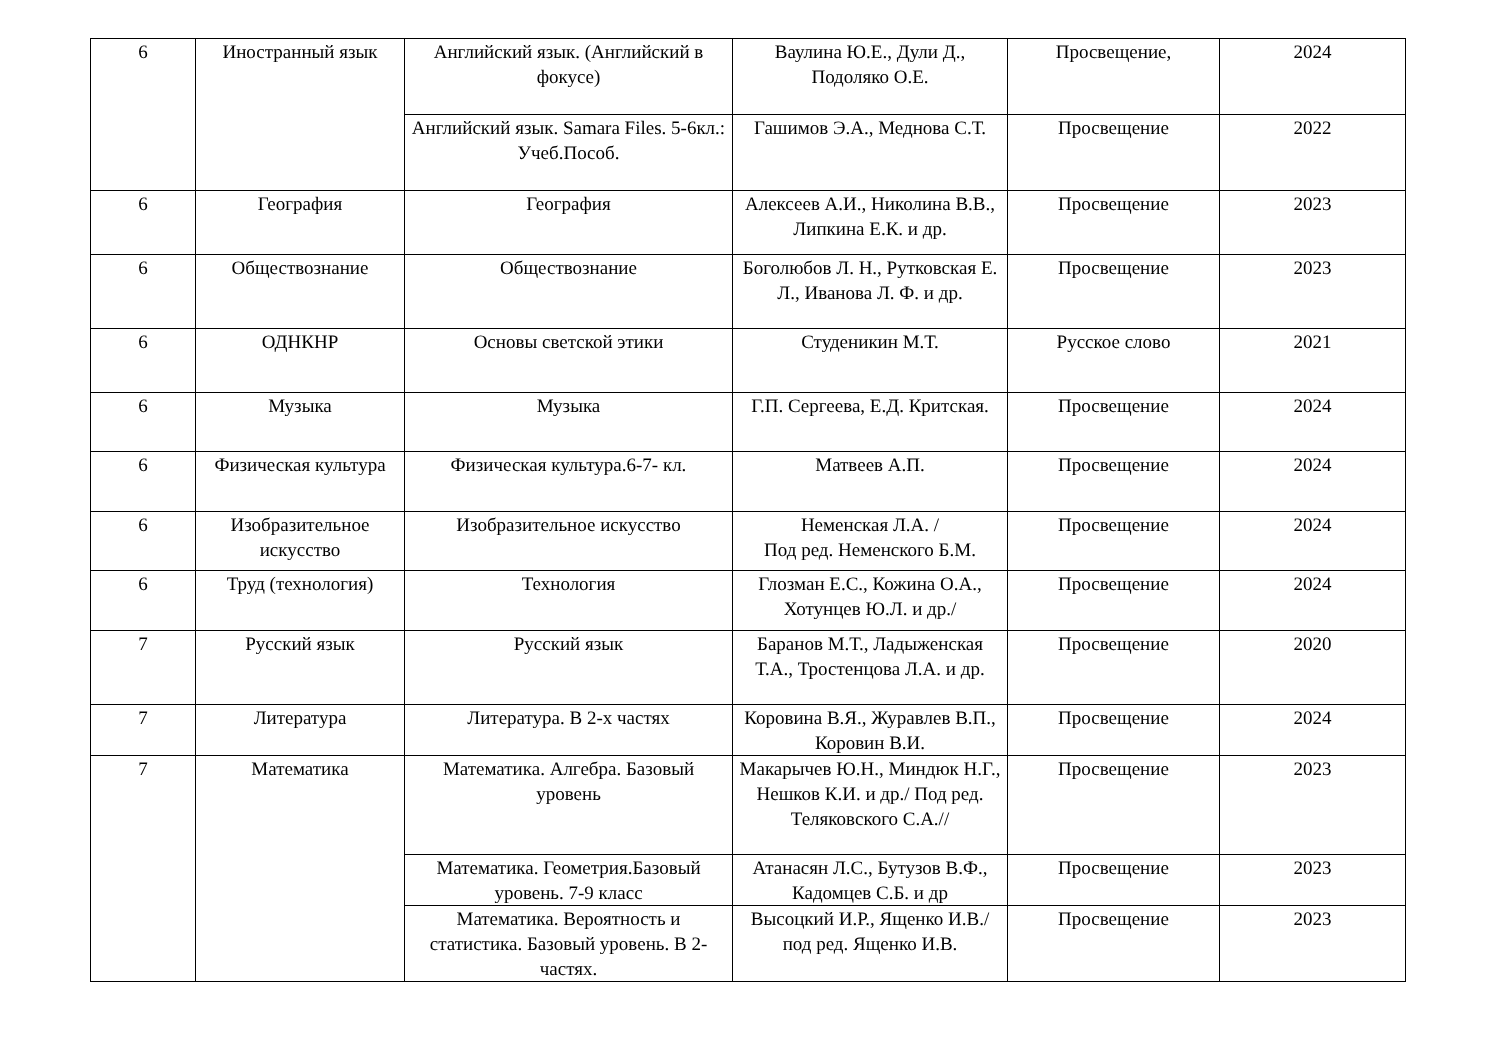| 6 | Иностранный язык | Английский язык. (Английский в фокусе) | Ваулина Ю.Е., Дули Д., Подоляко О.Е. | Просвещение, | 2024 |
| | | Английский язык. Samara Files. 5-6кл.: Учеб.Пособ. | Гашимов Э.А., Меднова С.Т. | Просвещение | 2022 |
| 6 | География | География | Алексеев А.И., Николина В.В., Липкина Е.К. и др. | Просвещение | 2023 |
| 6 | Обществознание | Обществознание | Боголюбов Л. Н., Рутковская Е. Л., Иванова Л. Ф. и др. | Просвещение | 2023 |
| 6 | ОДНКНР | Основы светской этики | Студеникин М.Т. | Русское слово | 2021 |
| 6 | Музыка | Музыка | Г.П. Сергеева, Е.Д. Критская. | Просвещение | 2024 |
| 6 | Физическая культура | Физическая культура.6-7- кл. | Матвеев А.П. | Просвещение | 2024 |
| 6 | Изобразительное искусство | Изобразительное искусство | Неменская Л.А. / Под ред. Неменского Б.М. | Просвещение | 2024 |
| 6 | Труд (технология) | Технология | Глозман Е.С., Кожина О.А., Хотунцев Ю.Л. и др./ | Просвещение | 2024 |
| 7 | Русский язык | Русский язык | Баранов М.Т., Ладыженская Т.А., Тростенцова Л.А. и др. | Просвещение | 2020 |
| 7 | Литература | Литература. В 2-х частях | Коровина В.Я., Журавлев В.П., Коровин В.И. | Просвещение | 2024 |
| 7 | Математика | Математика. Алгебра. Базовый уровень | Макарычев Ю.Н., Миндюк Н.Г., Нешков К.И. и др./ Под ред. Теляковского С.А.// | Просвещение | 2023 |
| | | Математика. Геометрия.Базовый уровень. 7-9 класс | Атанасян Л.С., Бутузов В.Ф., Кадомцев С.Б. и др | Просвещение | 2023 |
| | | Математика. Вероятность и статистика. Базовый уровень. В 2- частях. | Высоцкий И.Р., Ященко И.В./ под ред. Ященко И.В. | Просвещение | 2023 |